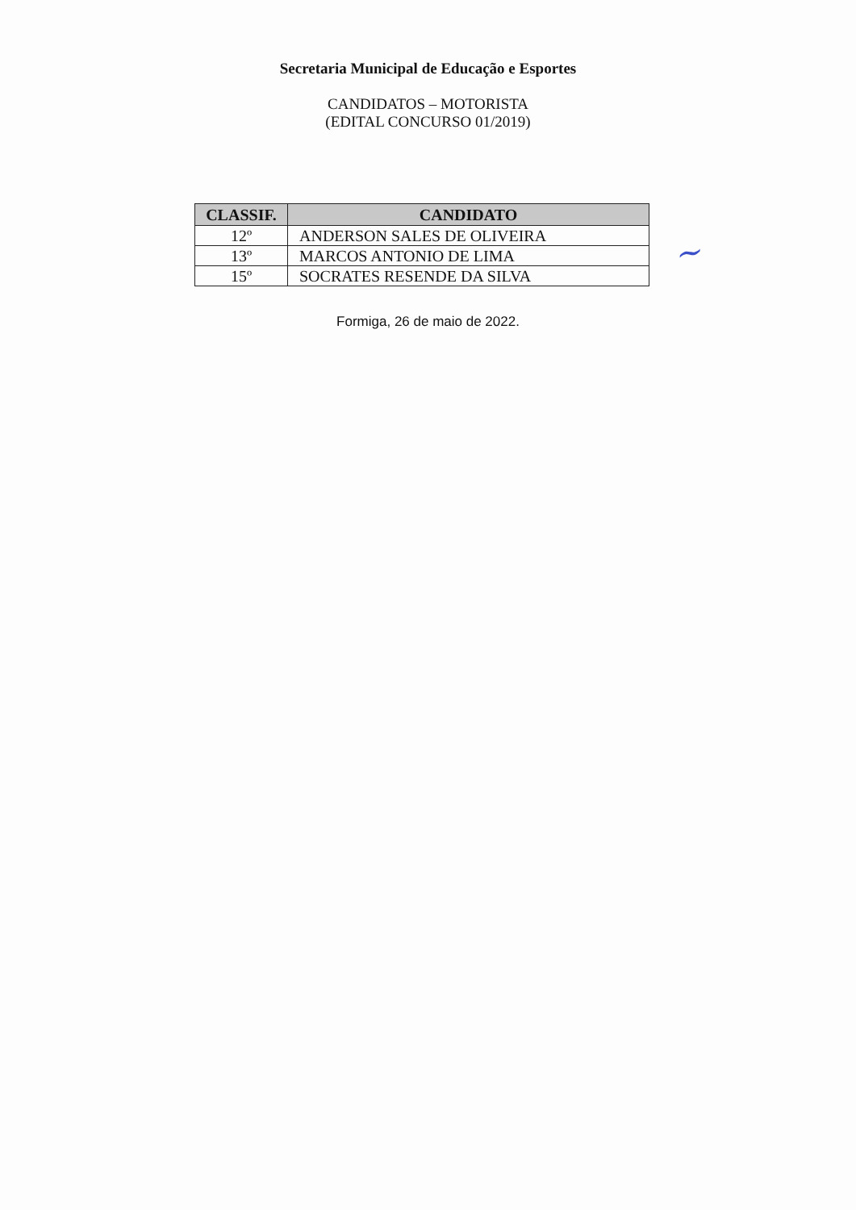Secretaria Municipal de Educação e Esportes
CANDIDATOS – MOTORISTA
(EDITAL CONCURSO 01/2019)
| CLASSIF. | CANDIDATO |
| --- | --- |
| 12º | ANDERSON SALES DE OLIVEIRA |
| 13º | MARCOS ANTONIO DE LIMA |
| 15º | SOCRATES RESENDE DA SILVA |
Formiga, 26 de maio de 2022.
~